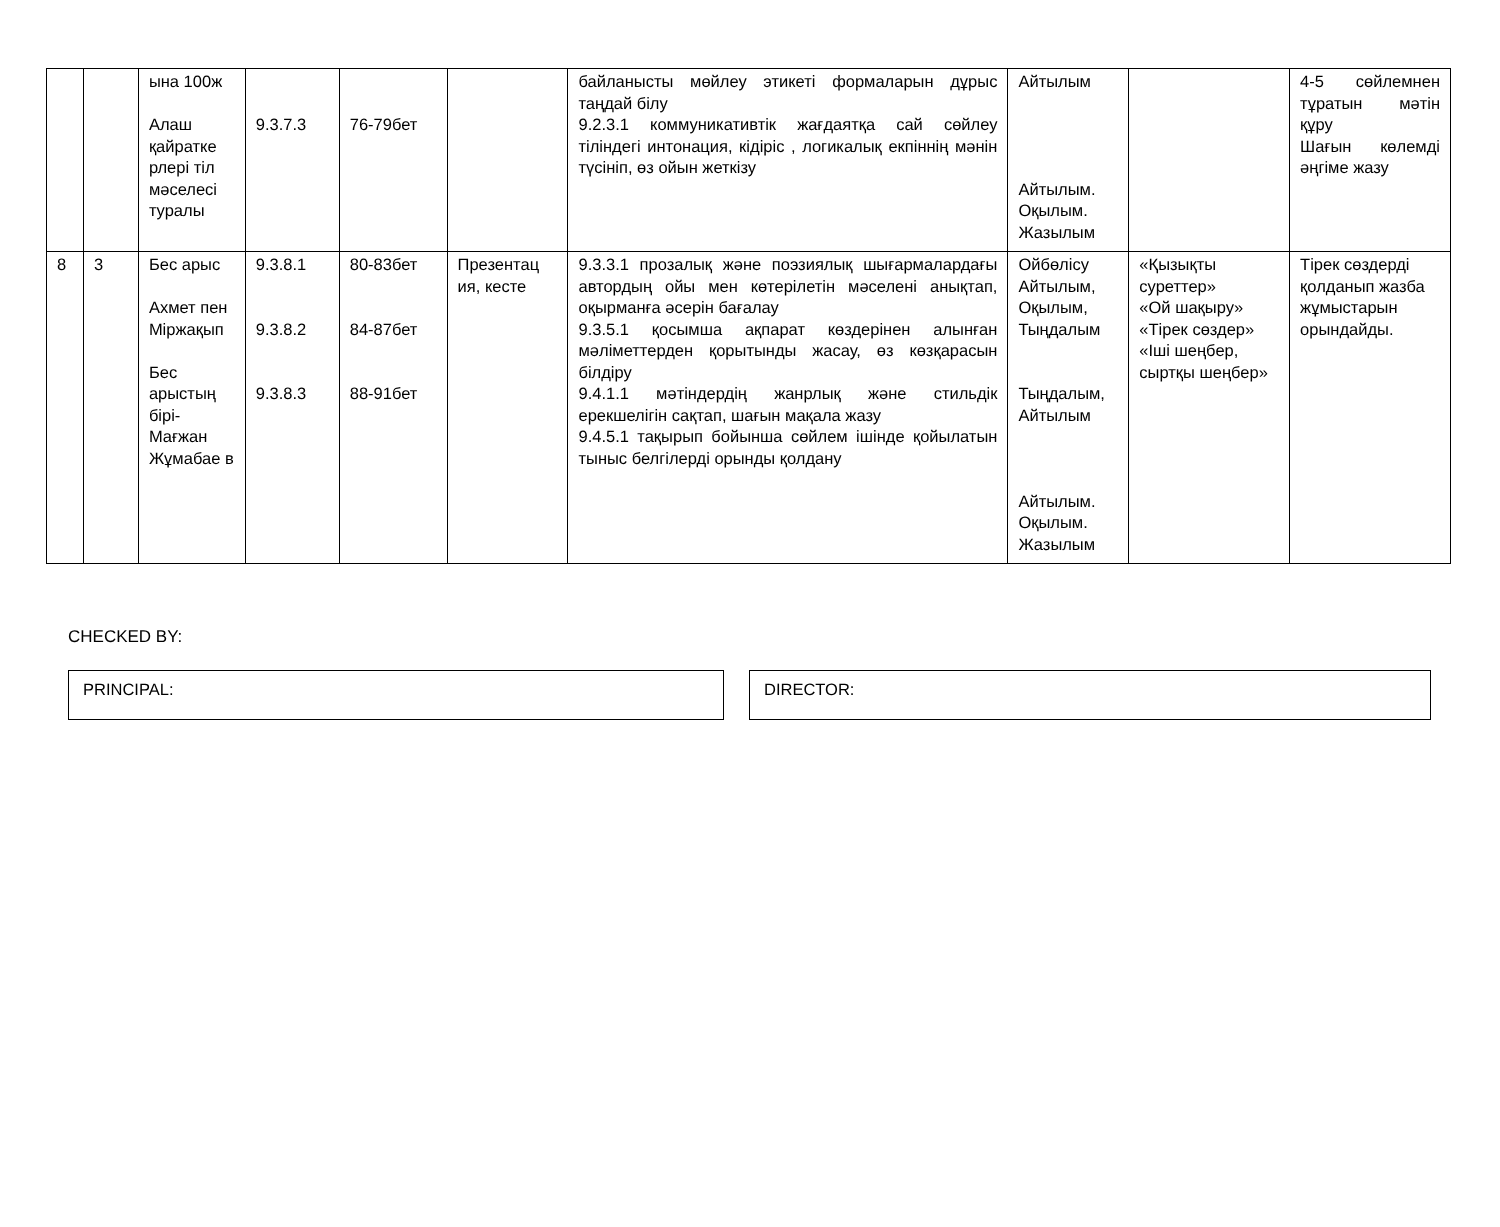| | | ына 100ж Алаш қайратке рлері тіл мәселесі туралы | 9.3.7.3 | 76-79бет | | байланысты мөйлеу этикеті формаларын дұрыс таңдай білу 9.2.3.1 коммуникативтік жағдаятқа сай сөйлеу тіліндегі интонация, кідіріс , логикалық екпіннің мәнін түсініп, өз ойын жеткізу | Айтылым Айтылым. Оқылым. Жазылым | | 4-5 сөйлемнен тұратын мәтін құру Шағын көлемді әңгіме жазу |
| 8 | 3 | Бес арыс Ахмет пен Міржақып Бес арыстың бірі- Мағжан Жұмабае в | 9.3.8.1 9.3.8.2 9.3.8.3 | 80-83бет 84-87бет 88-91бет | Презентац ия, кесте | 9.3.3.1 прозалық және поэзиялық шығармалардағы автордың ойы мен көтерілетін мәселені анықтап, оқырманға әсерін бағалау 9.3.5.1 қосымша ақпарат көздерінен алынған мәліметтерден қорытынды жасау, өз көзқарасын білдіру 9.4.1.1 мәтіндердің жанрлық және стильдік ерекшелігін сақтап, шағын мақала жазу 9.4.5.1 тақырып бойынша сөйлем ішінде қойылатын тыныс белгілерді орынды қолдану | Ойбөлісу Айтылым, Оқылым, Тыңдалым Тыңдалым, Айтылым Айтылым. Оқылым. Жазылым | «Қызықты суреттер» «Ой шақыру» «Тірек сөздер» «Іші шеңбер, сыртқы шеңбер» | Тірек сөздерді қолданып жазба жұмыстарын орындайды. |
CHECKED BY:
PRINCIPAL: DIRECTOR: